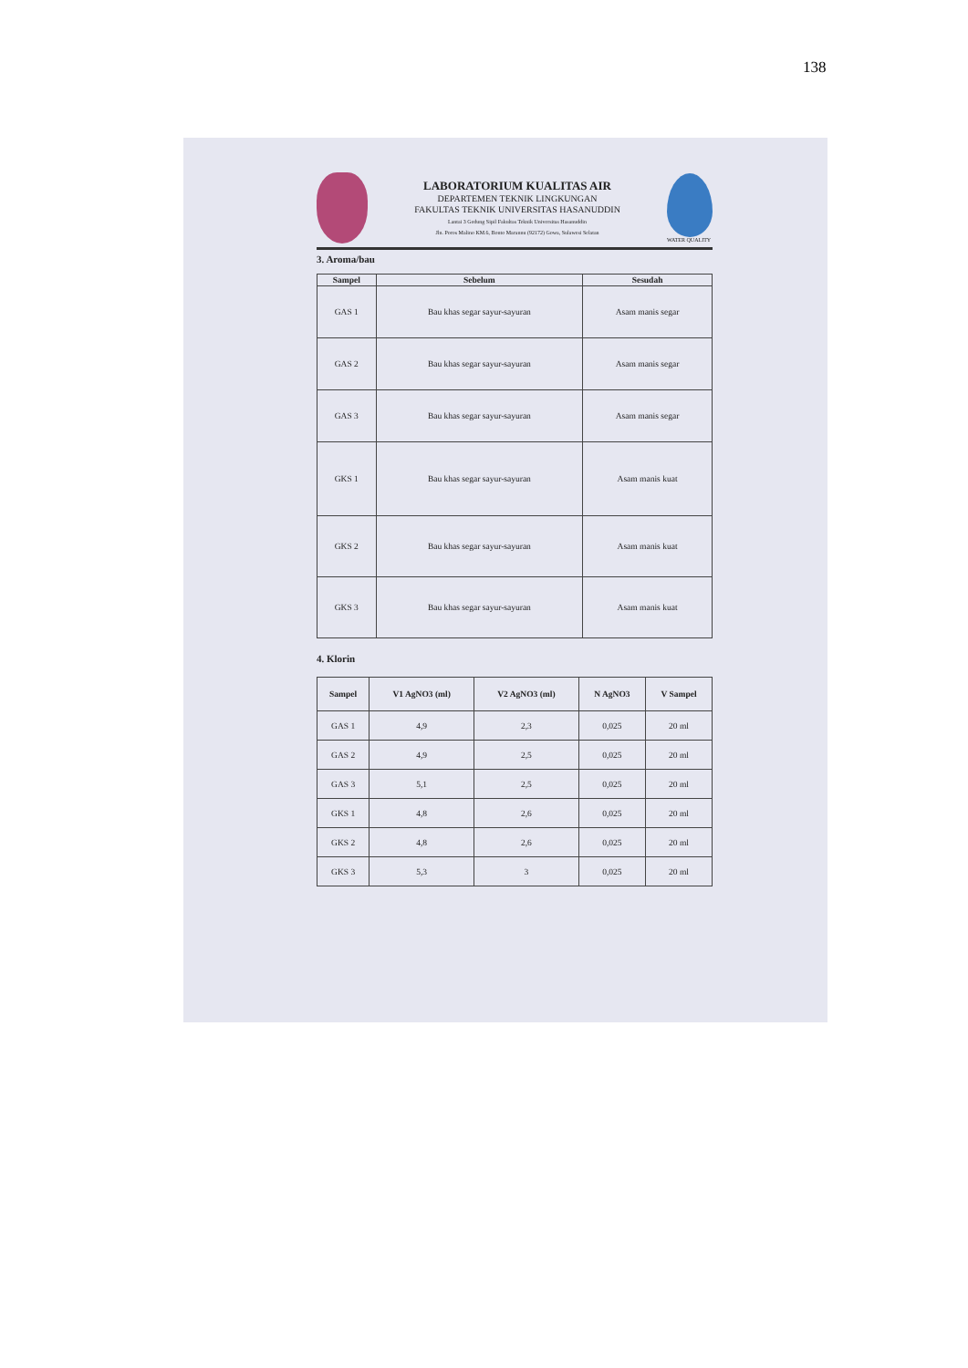138
LABORATORIUM KUALITAS AIR
DEPARTEMEN TEKNIK LINGKUNGAN
FAKULTAS TEKNIK UNIVERSITAS HASANUDDIN
Lantai 3 Gedung Sipil Fakultas Teknik Universitas Hasanuddin
Jln. Poros Malino KM.6, Bonto Marannu (92172) Gowa, Sulawesi Selatan
WATER QUALITY
3. Aroma/bau
| Sampel | Sebelum | Sesudah |
| --- | --- | --- |
| GAS 1 | Bau khas segar sayur-sayuran | Asam manis segar |
| GAS 2 | Bau khas segar sayur-sayuran | Asam manis segar |
| GAS 3 | Bau khas segar sayur-sayuran | Asam manis segar |
| GKS 1 | Bau khas segar sayur-sayuran | Asam manis kuat |
| GKS 2 | Bau khas segar sayur-sayuran | Asam manis kuat |
| GKS 3 | Bau khas segar sayur-sayuran | Asam manis kuat |
4. Klorin
| Sampel | V1 AgNO3 (ml) | V2 AgNO3 (ml) | N AgNO3 | V Sampel |
| --- | --- | --- | --- | --- |
| GAS 1 | 4,9 | 2,3 | 0,025 | 20 ml |
| GAS 2 | 4,9 | 2,5 | 0,025 | 20 ml |
| GAS 3 | 5,1 | 2,5 | 0,025 | 20 ml |
| GKS 1 | 4,8 | 2,6 | 0,025 | 20 ml |
| GKS 2 | 4,8 | 2,6 | 0,025 | 20 ml |
| GKS 3 | 5,3 | 3 | 0,025 | 20 ml |